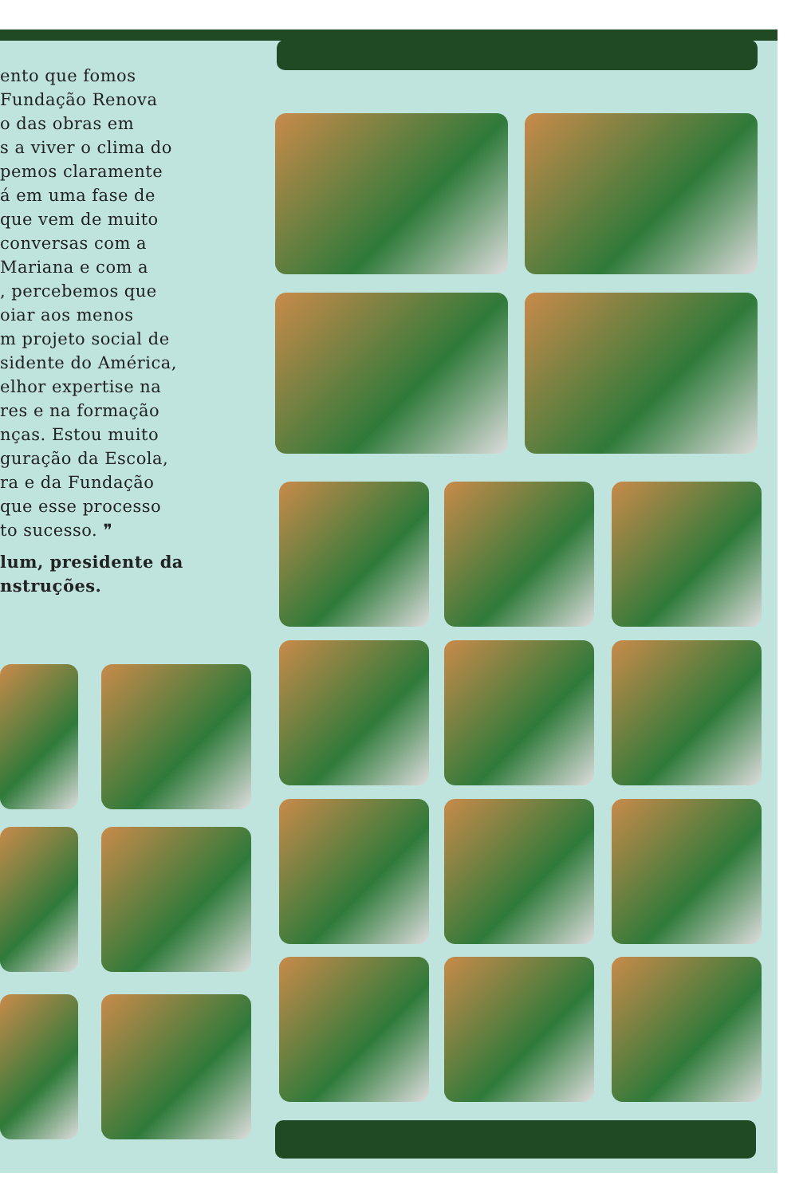ento que fomos
Fundação Renova
o das obras em
s a viver o clima do
pemos claramente
á em uma fase de
que vem de muito
conversas com a
Mariana e com a
, percebemos que
oiar aos menos
m projeto social de
sidente do América,
elhor expertise na
res e na formação
nças. Estou muito
guração da Escola,
ra e da Fundação
que esse processo
to sucesso. ❞
lum, presidente da
nstruções.